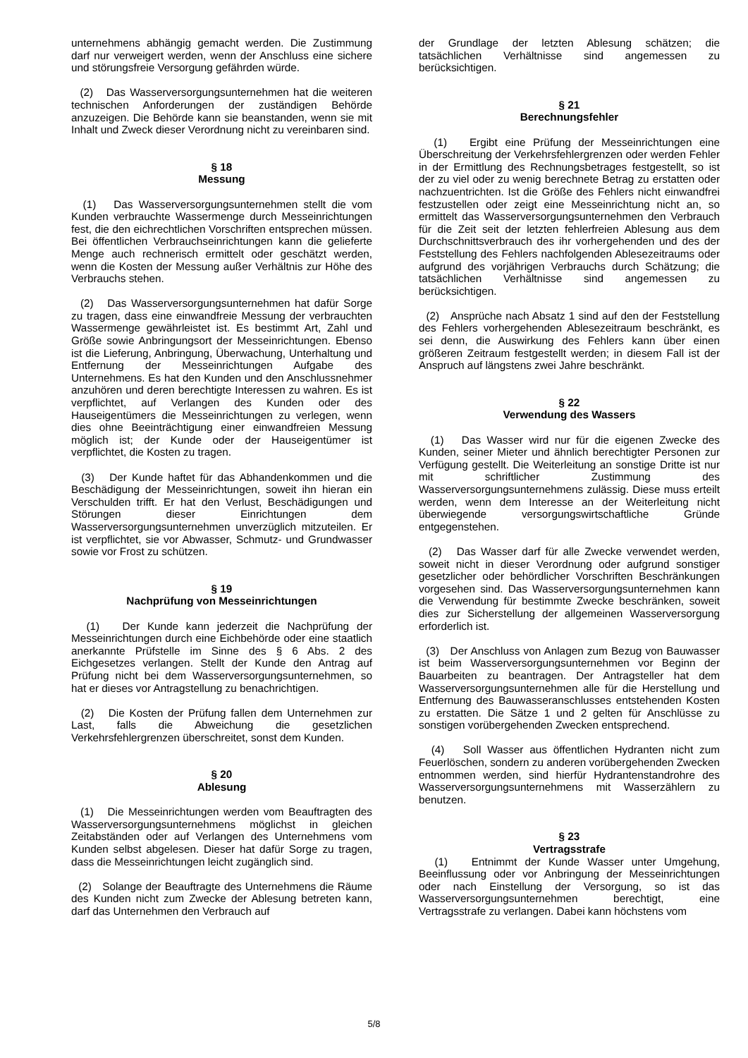unternehmens abhängig gemacht werden. Die Zustimmung darf nur verweigert werden, wenn der Anschluss eine sichere und störungsfreie Versorgung gefährden würde.
(2) Das Wasserversorgungsunternehmen hat die weiteren technischen Anforderungen der zuständigen Behörde anzuzeigen. Die Behörde kann sie beanstanden, wenn sie mit Inhalt und Zweck dieser Verordnung nicht zu vereinbaren sind.
§ 18
Messung
(1) Das Wasserversorgungsunternehmen stellt die vom Kunden verbrauchte Wassermenge durch Messeinrichtungen fest, die den eichrechtlichen Vorschriften entsprechen müssen. Bei öffentlichen Verbrauchseinrichtungen kann die gelieferte Menge auch rechnerisch ermittelt oder geschätzt werden, wenn die Kosten der Messung außer Verhältnis zur Höhe des Verbrauchs stehen.
(2) Das Wasserversorgungsunternehmen hat dafür Sorge zu tragen, dass eine einwandfreie Messung der verbrauchten Wassermenge gewährleistet ist. Es bestimmt Art, Zahl und Größe sowie Anbringungsort der Messeinrichtungen. Ebenso ist die Lieferung, Anbringung, Überwachung, Unterhaltung und Entfernung der Messeinrichtungen Aufgabe des Unternehmens. Es hat den Kunden und den Anschlussnehmer anzuhören und deren berechtigte Interessen zu wahren. Es ist verpflichtet, auf Verlangen des Kunden oder des Hauseigentümers die Messeinrichtungen zu verlegen, wenn dies ohne Beeinträchtigung einer einwandfreien Messung möglich ist; der Kunde oder der Hauseigentümer ist verpflichtet, die Kosten zu tragen.
(3) Der Kunde haftet für das Abhandenkommen und die Beschädigung der Messeinrichtungen, soweit ihn hieran ein Verschulden trifft. Er hat den Verlust, Beschädigungen und Störungen dieser Einrichtungen dem Wasserversorgungsunternehmen unverzüglich mitzuteilen. Er ist verpflichtet, sie vor Abwasser, Schmutz- und Grundwasser sowie vor Frost zu schützen.
§ 19
Nachprüfung von Messeinrichtungen
(1) Der Kunde kann jederzeit die Nachprüfung der Messeinrichtungen durch eine Eichbehörde oder eine staatlich anerkannte Prüfstelle im Sinne des § 6 Abs. 2 des Eichgesetzes verlangen. Stellt der Kunde den Antrag auf Prüfung nicht bei dem Wasserversorgungsunternehmen, so hat er dieses vor Antragstellung zu benachrichtigen.
(2) Die Kosten der Prüfung fallen dem Unternehmen zur Last, falls die Abweichung die gesetzlichen Verkehrsfehlergrenzen überschreitet, sonst dem Kunden.
§ 20
Ablesung
(1) Die Messeinrichtungen werden vom Beauftragten des Wasserversorgungsunternehmens möglichst in gleichen Zeitabständen oder auf Verlangen des Unternehmens vom Kunden selbst abgelesen. Dieser hat dafür Sorge zu tragen, dass die Messeinrichtungen leicht zugänglich sind.
(2) Solange der Beauftragte des Unternehmens die Räume des Kunden nicht zum Zwecke der Ablesung betreten kann, darf das Unternehmen den Verbrauch auf
der Grundlage der letzten Ablesung schätzen; die tatsächlichen Verhältnisse sind angemessen zu berücksichtigen.
§ 21
Berechnungsfehler
(1) Ergibt eine Prüfung der Messeinrichtungen eine Überschreitung der Verkehrsfehlergrenzen oder werden Fehler in der Ermittlung des Rechnungsbetrages festgestellt, so ist der zu viel oder zu wenig berechnete Betrag zu erstatten oder nachzuentrichten. Ist die Größe des Fehlers nicht einwandfrei festzustellen oder zeigt eine Messeinrichtung nicht an, so ermittelt das Wasserversorgungsunternehmen den Verbrauch für die Zeit seit der letzten fehlerfreien Ablesung aus dem Durchschnittsverbrauch des ihr vorhergehenden und des der Feststellung des Fehlers nachfolgenden Ablesezeitraums oder aufgrund des vorjährigen Verbrauchs durch Schätzung; die tatsächlichen Verhältnisse sind angemessen zu berücksichtigen.
(2) Ansprüche nach Absatz 1 sind auf den der Feststellung des Fehlers vorhergehenden Ablesezeitraum beschränkt, es sei denn, die Auswirkung des Fehlers kann über einen größeren Zeitraum festgestellt werden; in diesem Fall ist der Anspruch auf längstens zwei Jahre beschränkt.
§ 22
Verwendung des Wassers
(1) Das Wasser wird nur für die eigenen Zwecke des Kunden, seiner Mieter und ähnlich berechtigter Personen zur Verfügung gestellt. Die Weiterleitung an sonstige Dritte ist nur mit schriftlicher Zustimmung des Wasserversorgungsunternehmens zulässig. Diese muss erteilt werden, wenn dem Interesse an der Weiterleitung nicht überwiegende versorgungswirtschaftliche Gründe entgegenstehen.
(2) Das Wasser darf für alle Zwecke verwendet werden, soweit nicht in dieser Verordnung oder aufgrund sonstiger gesetzlicher oder behördlicher Vorschriften Beschränkungen vorgesehen sind. Das Wasserversorgungsunternehmen kann die Verwendung für bestimmte Zwecke beschränken, soweit dies zur Sicherstellung der allgemeinen Wasserversorgung erforderlich ist.
(3) Der Anschluss von Anlagen zum Bezug von Bauwasser ist beim Wasserversorgungsunternehmen vor Beginn der Bauarbeiten zu beantragen. Der Antragsteller hat dem Wasserversorgungsunternehmen alle für die Herstellung und Entfernung des Bauwasseranschlusses entstehenden Kosten zu erstatten. Die Sätze 1 und 2 gelten für Anschlüsse zu sonstigen vorübergehenden Zwecken entsprechend.
(4) Soll Wasser aus öffentlichen Hydranten nicht zum Feuerlöschen, sondern zu anderen vorübergehenden Zwecken entnommen werden, sind hierfür Hydrantenstandrohre des Wasserversorgungsunternehmens mit Wasserzählern zu benutzen.
§ 23
Vertragsstrafe
(1) Entnimmt der Kunde Wasser unter Umgehung, Beeinflussung oder vor Anbringung der Messeinrichtungen oder nach Einstellung der Versorgung, so ist das Wasserversorgungsunternehmen berechtigt, eine Vertragsstrafe zu verlangen. Dabei kann höchstens vom
5/8